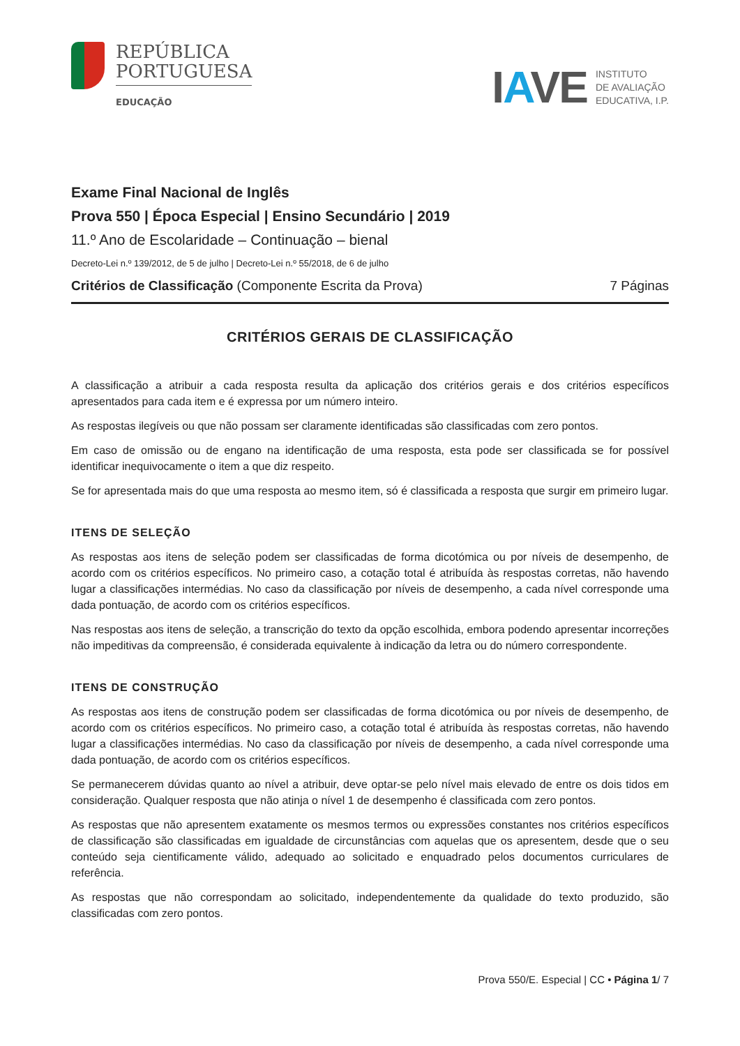REPÚBLICA
PORTUGUESA
EDUCAÇÃO
IAVE INSTITUTO
DE AVALIAÇÃO
EDUCATIVA, I.P.
Exame Final Nacional de Inglês
Prova 550 | Época Especial | Ensino Secundário | 2019
11.º Ano de Escolaridade – Continuação – bienal
Decreto-Lei n.º 139/2012, de 5 de julho | Decreto-Lei n.º 55/2018, de 6 de julho
Critérios de Classificação (Componente Escrita da Prova) 7 Páginas
CRITÉRIOS GERAIS DE CLASSIFICAÇÃO
A classificação a atribuir a cada resposta resulta da aplicação dos critérios gerais e dos critérios específicos apresentados para cada item e é expressa por um número inteiro.
As respostas ilegíveis ou que não possam ser claramente identificadas são classificadas com zero pontos.
Em caso de omissão ou de engano na identificação de uma resposta, esta pode ser classificada se for possível identificar inequivocamente o item a que diz respeito.
Se for apresentada mais do que uma resposta ao mesmo item, só é classificada a resposta que surgir em primeiro lugar.
ITENS DE SELEÇÃO
As respostas aos itens de seleção podem ser classificadas de forma dicotómica ou por níveis de desempenho, de acordo com os critérios específicos. No primeiro caso, a cotação total é atribuída às respostas corretas, não havendo lugar a classificações intermédias. No caso da classificação por níveis de desempenho, a cada nível corresponde uma dada pontuação, de acordo com os critérios específicos.
Nas respostas aos itens de seleção, a transcrição do texto da opção escolhida, embora podendo apresentar incorreções não impeditivas da compreensão, é considerada equivalente à indicação da letra ou do número correspondente.
ITENS DE CONSTRUÇÃO
As respostas aos itens de construção podem ser classificadas de forma dicotómica ou por níveis de desempenho, de acordo com os critérios específicos. No primeiro caso, a cotação total é atribuída às respostas corretas, não havendo lugar a classificações intermédias. No caso da classificação por níveis de desempenho, a cada nível corresponde uma dada pontuação, de acordo com os critérios específicos.
Se permanecerem dúvidas quanto ao nível a atribuir, deve optar-se pelo nível mais elevado de entre os dois tidos em consideração. Qualquer resposta que não atinja o nível 1 de desempenho é classificada com zero pontos.
As respostas que não apresentem exatamente os mesmos termos ou expressões constantes nos critérios específicos de classificação são classificadas em igualdade de circunstâncias com aquelas que os apresentem, desde que o seu conteúdo seja cientificamente válido, adequado ao solicitado e enquadrado pelos documentos curriculares de referência.
As respostas que não correspondam ao solicitado, independentemente da qualidade do texto produzido, são classificadas com zero pontos.
Prova 550/E. Especial | CC • Página 1/ 7